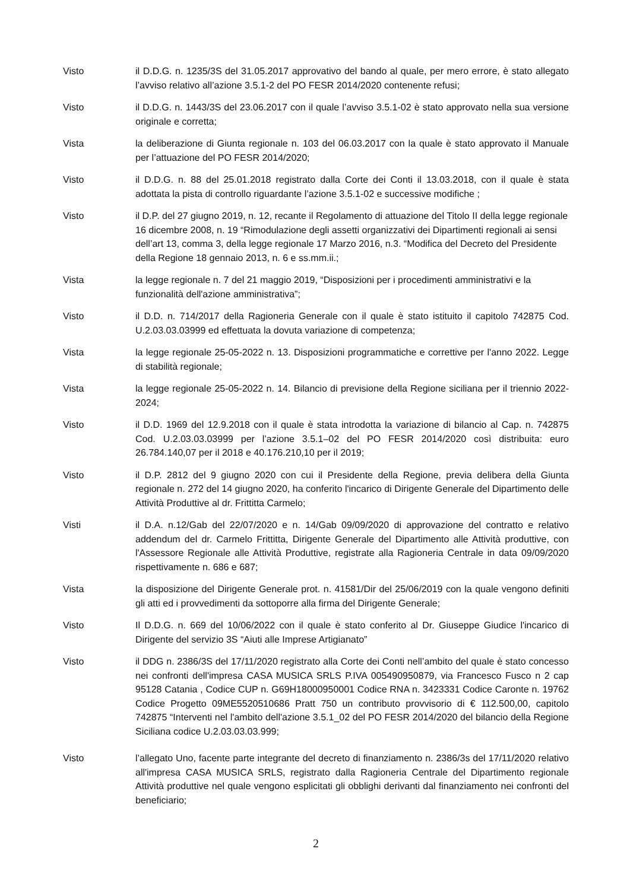Visto il D.D.G. n. 1235/3S del 31.05.2017 approvativo del bando al quale, per mero errore, è stato allegato l’avviso relativo all’azione 3.5.1-2 del PO FESR 2014/2020 contenente refusi;
Visto il D.D.G. n. 1443/3S del 23.06.2017 con il quale l’avviso 3.5.1-02 è stato approvato nella sua versione originale e corretta;
Vista la deliberazione di Giunta regionale n. 103 del 06.03.2017 con la quale è stato approvato il Manuale per l’attuazione del PO FESR 2014/2020;
Visto il D.D.G. n. 88 del 25.01.2018 registrato dalla Corte dei Conti il 13.03.2018, con il quale è stata adottata la pista di controllo riguardante l’azione 3.5.1-02 e successive modifiche ;
Visto il D.P. del 27 giugno 2019, n. 12, recante il Regolamento di attuazione del Titolo II della legge regionale 16 dicembre 2008, n. 19 “Rimodulazione degli assetti organizzativi dei Dipartimenti regionali ai sensi dell’art 13, comma 3, della legge regionale 17 Marzo 2016, n.3. “Modifica del Decreto del Presidente della Regione 18 gennaio 2013, n. 6 e ss.mm.ii.;
Vista la legge regionale n. 7 del 21 maggio 2019, “Disposizioni per i procedimenti amministrativi e la funzionalità dell'azione amministrativa”;
Visto il D.D. n. 714/2017 della Ragioneria Generale con il quale è stato istituito il capitolo 742875 Cod. U.2.03.03.03999 ed effettuata la dovuta variazione di competenza;
Vista la legge regionale 25-05-2022 n. 13. Disposizioni programmatiche e correttive per l'anno 2022. Legge di stabilità regionale;
Vista la legge regionale 25-05-2022 n. 14. Bilancio di previsione della Regione siciliana per il triennio 2022-2024;
Visto il D.D. 1969 del 12.9.2018 con il quale è stata introdotta la variazione di bilancio al Cap. n. 742875 Cod. U.2.03.03.03999 per l’azione 3.5.1–02 del PO FESR 2014/2020 così distribuita: euro 26.784.140,07 per il 2018 e 40.176.210,10 per il 2019;
Visto il D.P. 2812 del 9 giugno 2020 con cui il Presidente della Regione, previa delibera della Giunta regionale n. 272 del 14 giugno 2020, ha conferito l'incarico di Dirigente Generale del Dipartimento delle Attività Produttive al dr. Frittitta Carmelo;
Visti il D.A. n.12/Gab del 22/07/2020 e n. 14/Gab 09/09/2020 di approvazione del contratto e relativo addendum del dr. Carmelo Frittitta, Dirigente Generale del Dipartimento alle Attività produttive, con l'Assessore Regionale alle Attività Produttive, registrate alla Ragioneria Centrale in data 09/09/2020 rispettivamente n. 686 e 687;
Vista la disposizione del Dirigente Generale prot. n. 41581/Dir del 25/06/2019 con la quale vengono definiti gli atti ed i provvedimenti da sottoporre alla firma del Dirigente Generale;
Visto Il D.D.G. n. 669 del 10/06/2022 con il quale è stato conferito al Dr. Giuseppe Giudice l'incarico di Dirigente del servizio 3S “Aiuti alle Imprese Artigianato”
Visto il DDG n. 2386/3S del 17/11/2020 registrato alla Corte dei Conti nell’ambito del quale è stato concesso nei confronti dell'impresa CASA MUSICA SRLS P.IVA 005490950879, via Francesco Fusco n 2 cap 95128 Catania , Codice CUP n. G69H18000950001 Codice RNA n. 3423331 Codice Caronte n. 19762 Codice Progetto 09ME5520510686 Pratt 750 un contributo provvisorio di € 112.500,00, capitolo 742875 “Interventi nel l'ambito dell'azione 3.5.1_02 del PO FESR 2014/2020 del bilancio della Regione Siciliana codice U.2.03.03.03.999;
Visto l’allegato Uno, facente parte integrante del decreto di finanziamento n. 2386/3s del 17/11/2020 relativo all'impresa CASA MUSICA SRLS, registrato dalla Ragioneria Centrale del Dipartimento regionale Attività produttive nel quale vengono esplicitati gli obblighi derivanti dal finanziamento nei confronti del beneficiario;
2